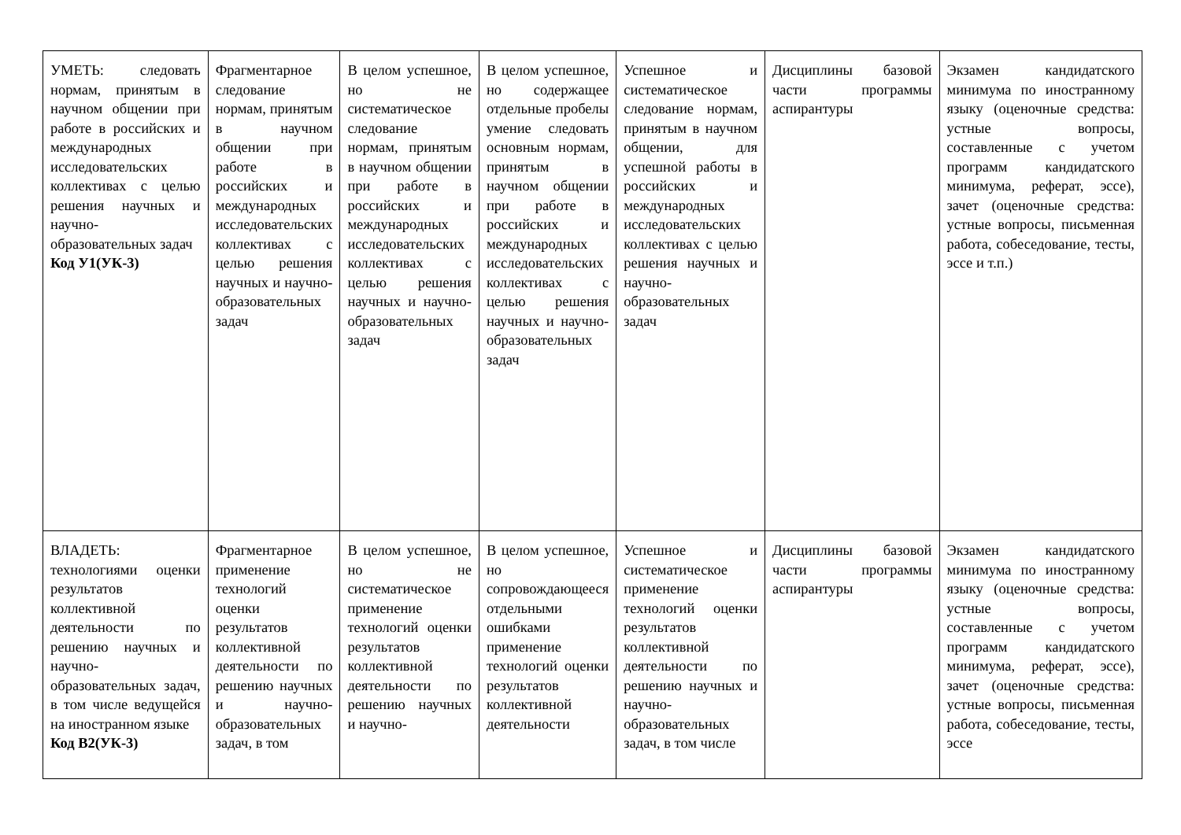| УМЕТЬ: следовать нормам, принятым в научном общении при работе в российских и международных исследовательских коллективах с целью решения научных и научно-образовательных задач Код У1(УК-3) | Фрагментарное следование нормам, принятым в научном общении при работе в российских и международных исследовательских коллективах с целью решения научных и научно-образовательных задач | В целом успешное, но не систематическое следование нормам, принятым в научном общении при работе в российских и международных исследовательских коллективах с целью решения научных и научно-образовательных задач | В целом успешное, но содержащее отдельные пробелы умение следовать основным нормам, принятым в научном общении при работе в российских и международных исследовательских коллективах с целью решения научных и научно-образовательных задач | Успешное и систематическое следование нормам, принятым в научном общении, для успешной работы в российских и международных исследовательских коллективах с целью решения научных и научно-образовательных задач | Дисциплины базовой части программы аспирантуры | Экзамен кандидатского минимума по иностранному языку (оценочные средства: устные вопросы, составленные с учетом программ кандидатского минимума, реферат, эссе), зачет (оценочные средства: устные вопросы, письменная работа, собеседование, тесты, эссе и т.п.) |
| ВЛАДЕТЬ: технологиями оценки результатов коллективной деятельности по решению научных и научно-образовательных задач, в том числе ведущейся на иностранном языке Код В2(УК-3) | Фрагментарное применение технологий оценки результатов коллективной деятельности по решению научных и научно-образовательных задач, в том | В целом успешное, но не систематическое применение технологий оценки результатов коллективной деятельности по решению научных и научно- | В целом успешное, но сопровождающееся отдельными ошибками применение технологий оценки результатов коллективной деятельности | Успешное и систематическое применение технологий оценки результатов коллективной деятельности по решению научных и научно-образовательных задач, в том числе | Дисциплины базовой части программы аспирантуры | Экзамен кандидатского минимума по иностранному языку (оценочные средства: устные вопросы, составленные с учетом программ кандидатского минимума, реферат, эссе), зачет (оценочные средства: устные вопросы, письменная работа, собеседование, тесты, эссе |